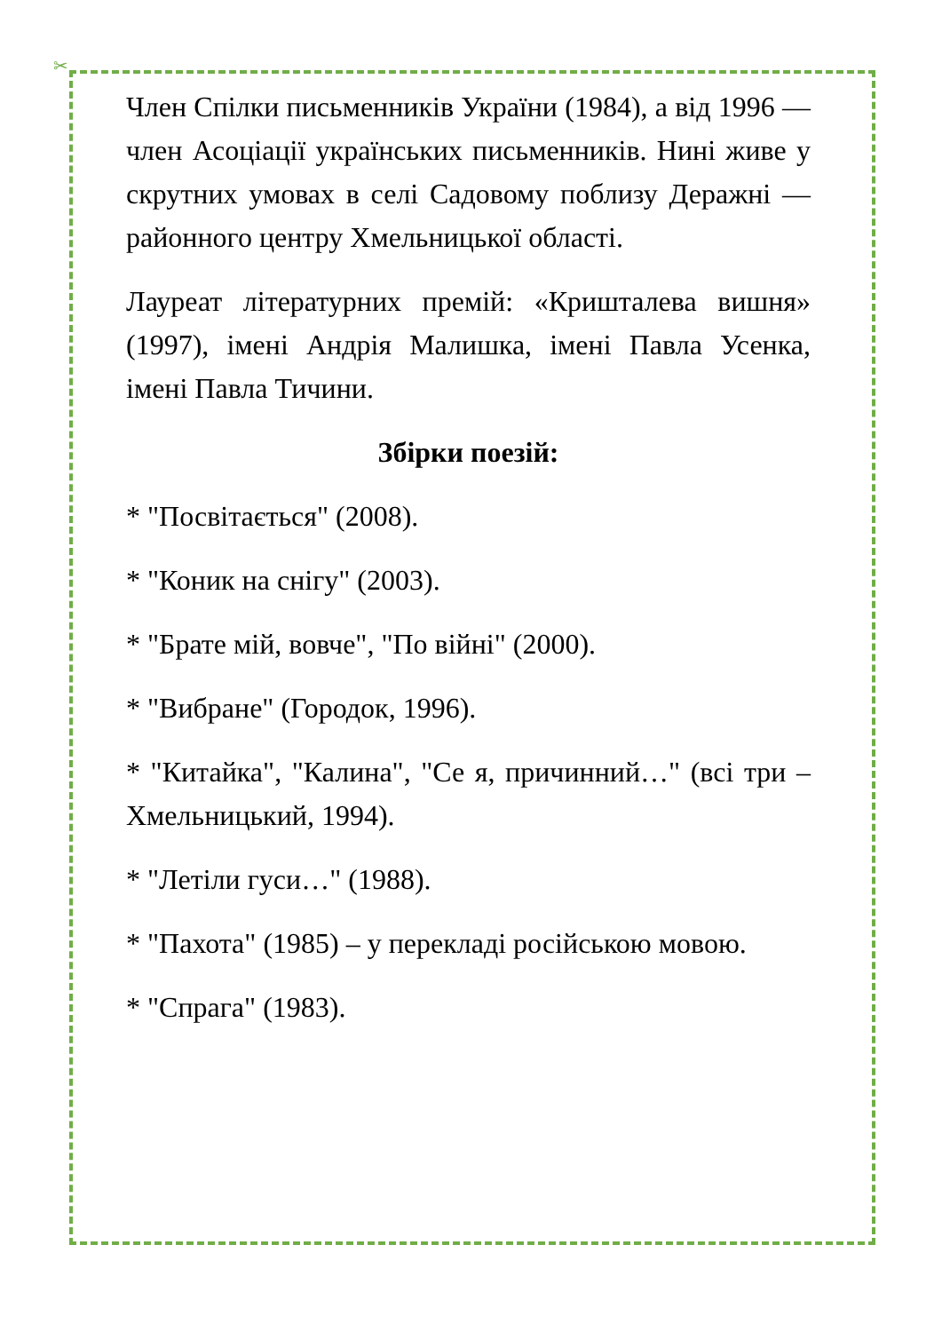✂
Член Спілки письменників України (1984), а від 1996 — член Асоціації українських письменників. Нині живе у скрутних умовах в селі Садовому поблизу Деражні — районного центру Хмельницької області.
Лауреат літературних премій: «Кришталева вишня» (1997), імені Андрія Малишка, імені Павла Усенка, імені Павла Тичини.
Збірки поезій:
* "Посвітається" (2008).
* "Коник на снігу" (2003).
* "Брате мій, вовче", "По війні" (2000).
* "Вибране" (Городок, 1996).
* "Китайка", "Калина", "Се я, причинний…" (всі три – Хмельницький, 1994).
* "Летіли гуси…" (1988).
* "Пахота" (1985) – у перекладі російською мовою.
* "Спрага" (1983).